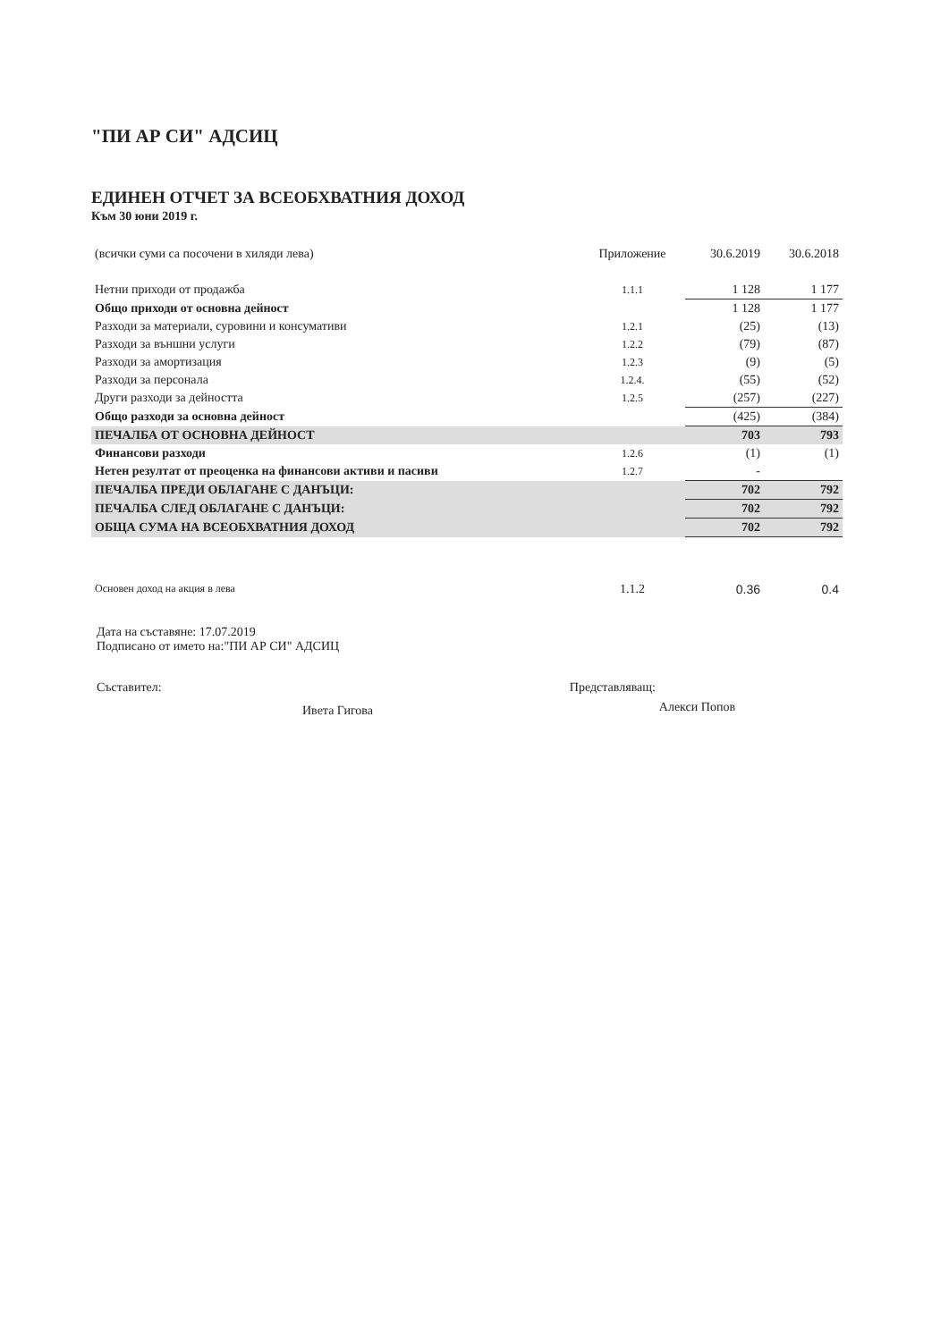"ПИ АР СИ" АДСИЦ
ЕДИНЕН ОТЧЕТ ЗА ВСЕОБХВАТНИЯ ДОХОД
Към 30 юни 2019 г.
| (всички суми са посочени в хиляди лева) | Приложение | 30.6.2019 | 30.6.2018 |
| Нетни приходи от продажба | 1.1.1 | 1 128 | 1 177 |
| Общо приходи от основна дейност | | 1 128 | 1 177 |
| Разходи за материали, суровини и консумативи | 1.2.1 | (25) | (13) |
| Разходи за външни услуги | 1.2.2 | (79) | (87) |
| Разходи за амортизация | 1.2.3 | (9) | (5) |
| Разходи за персонала | 1.2.4. | (55) | (52) |
| Други разходи за дейността | 1.2.5 | (257) | (227) |
| Общо разходи за основна дейност | | (425) | (384) |
| ПЕЧАЛБА ОТ ОСНОВНА ДЕЙНОСТ | | 703 | 793 |
| Финансови разходи | 1.2.6 | (1) | (1) |
| Нетен резултат от преоценка на финансови активи и пасиви | 1.2.7 | - | |
| ПЕЧАЛБА ПРЕДИ ОБЛАГАНЕ С ДАНЪЦИ: | | 702 | 792 |
| ПЕЧАЛБА СЛЕД ОБЛАГАНЕ С ДАНЪЦИ: | | 702 | 792 |
| ОБЩА СУМА НА ВСЕОБХВАТНИЯ ДОХОД | | 702 | 792 |
| Основен доход на акция в лева | 1.1.2 | 0.36 | 0.4 |
Дата на съставяне: 17.07.2019
Подписано от името на:"ПИ АР СИ" АДСИЦ
Съставител:
Ивета Гигова
Представляващ:
Алекси Попов